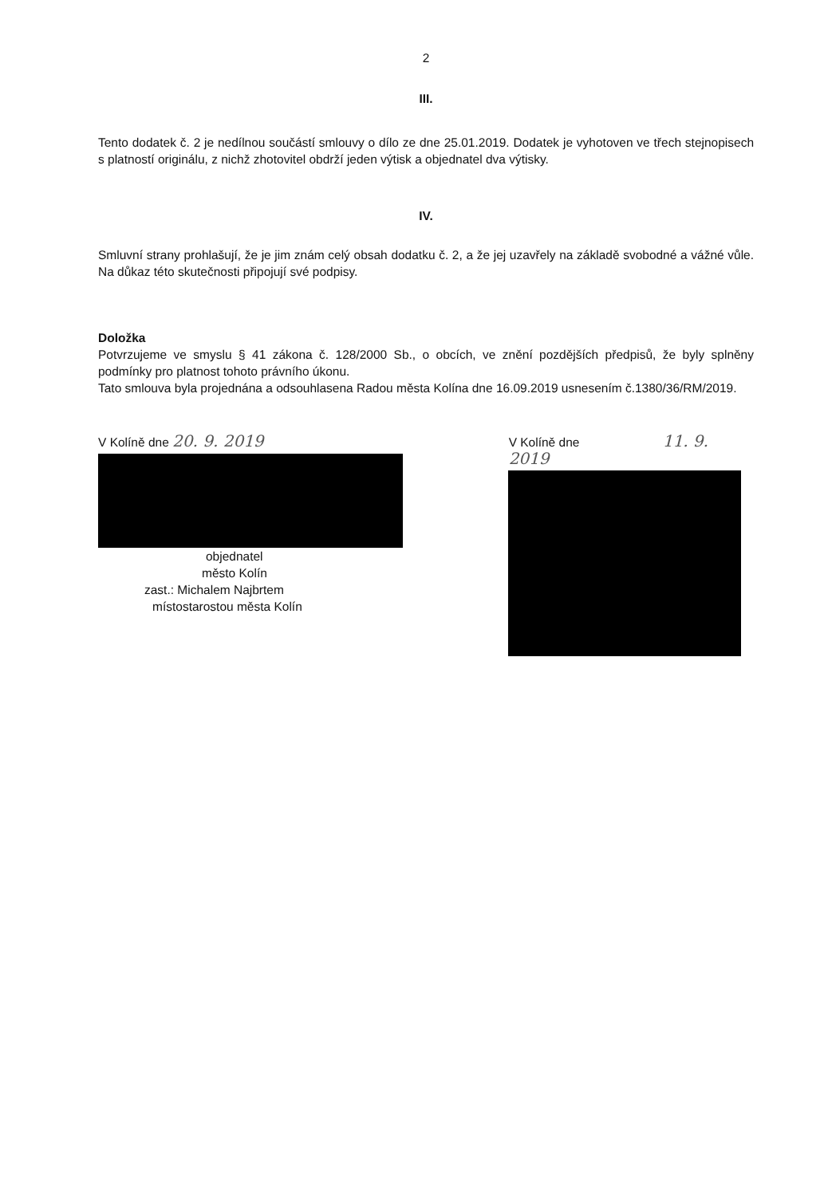2
III.
Tento dodatek č. 2 je nedílnou součástí smlouvy o dílo ze dne 25.01.2019. Dodatek je vyhotoven ve třech stejnopisech s platností originálu, z nichž zhotovitel obdrží jeden výtisk a objednatel dva výtisky.
IV.
Smluvní strany prohlašují, že je jim znám celý obsah dodatku č. 2, a že jej uzavřely na základě svobodné a vážné vůle. Na důkaz této skutečnosti připojují své podpisy.
Doložka
Potvrzujeme ve smyslu § 41 zákona č. 128/2000 Sb., o obcích, ve znění pozdějších předpisů, že byly splněny podmínky pro platnost tohoto právního úkonu.
Tato smlouva byla projednána a odsouhlasena Radou města Kolína dne 16.09.2019 usnesením č.1380/36/RM/2019.
V Kolíně dne 20. 9. 2019
objednatel
město Kolín
zast.: Michalem Najbrtem
místostarostou města Kolín
V Kolíně dne 11. 9. 2019